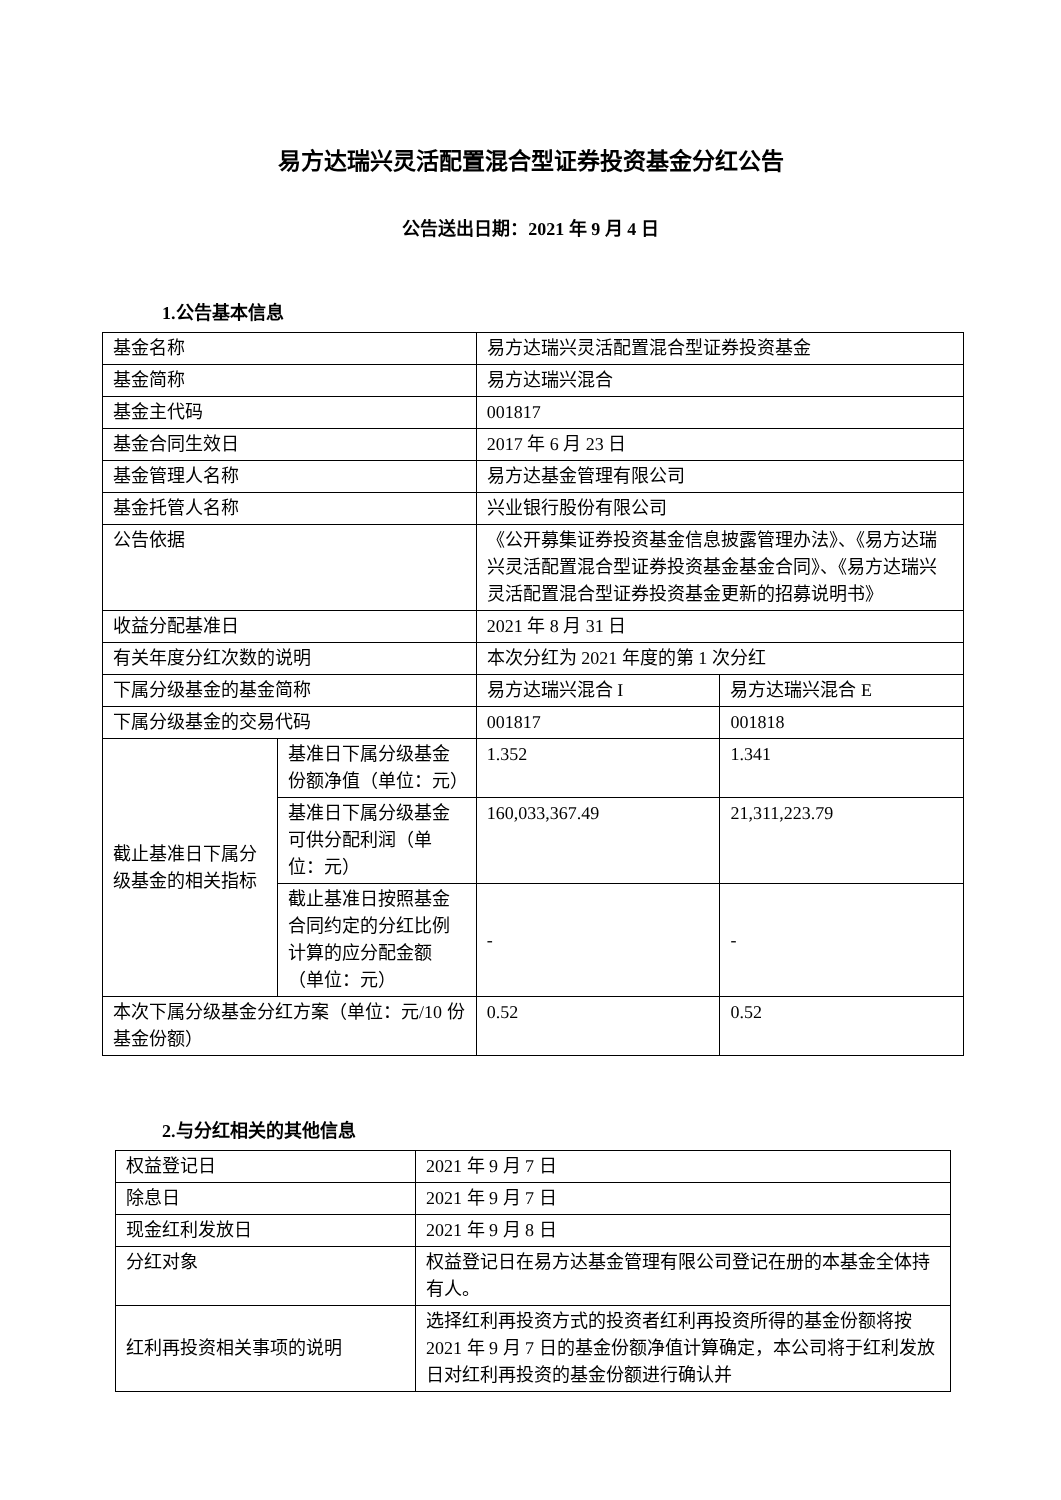易方达瑞兴灵活配置混合型证券投资基金分红公告
公告送出日期：2021 年 9 月 4 日
1.公告基本信息
| 基金名称 | | 易方达瑞兴灵活配置混合型证券投资基金 | |
| 基金简称 | | 易方达瑞兴混合 | |
| 基金主代码 | | 001817 | |
| 基金合同生效日 | | 2017 年 6 月 23 日 | |
| 基金管理人名称 | | 易方达基金管理有限公司 | |
| 基金托管人名称 | | 兴业银行股份有限公司 | |
| 公告依据 | | 《公开募集证券投资基金信息披露管理办法》、《易方达瑞兴灵活配置混合型证券投资基金基金合同》、《易方达瑞兴灵活配置混合型证券投资基金更新的招募说明书》 | |
| 收益分配基准日 | | 2021 年 8 月 31 日 | |
| 有关年度分红次数的说明 | | 本次分红为 2021 年度的第 1 次分红 | |
| 下属分级基金的基金简称 | | 易方达瑞兴混合 I | 易方达瑞兴混合 E |
| 下属分级基金的交易代码 | | 001817 | 001818 |
| 截止基准日下属分级基金的相关指标 | 基准日下属分级基金份额净值（单位：元） | 1.352 | 1.341 |
| | 基准日下属分级基金可供分配利润（单位：元） | 160,033,367.49 | 21,311,223.79 |
| | 截止基准日按照基金合同约定的分红比例计算的应分配金额（单位：元） | - | - |
| 本次下属分级基金分红方案（单位：元/10 份基金份额） | | 0.52 | 0.52 |
2.与分红相关的其他信息
| 权益登记日 | 2021 年 9 月 7 日 |
| 除息日 | 2021 年 9 月 7 日 |
| 现金红利发放日 | 2021 年 9 月 8 日 |
| 分红对象 | 权益登记日在易方达基金管理有限公司登记在册的本基金全体持有人。 |
| 红利再投资相关事项的说明 | 选择红利再投资方式的投资者红利再投资所得的基金份额将按 2021 年 9 月 7 日的基金份额净值计算确定，本公司将于红利发放日对红利再投资的基金份额进行确认并 |